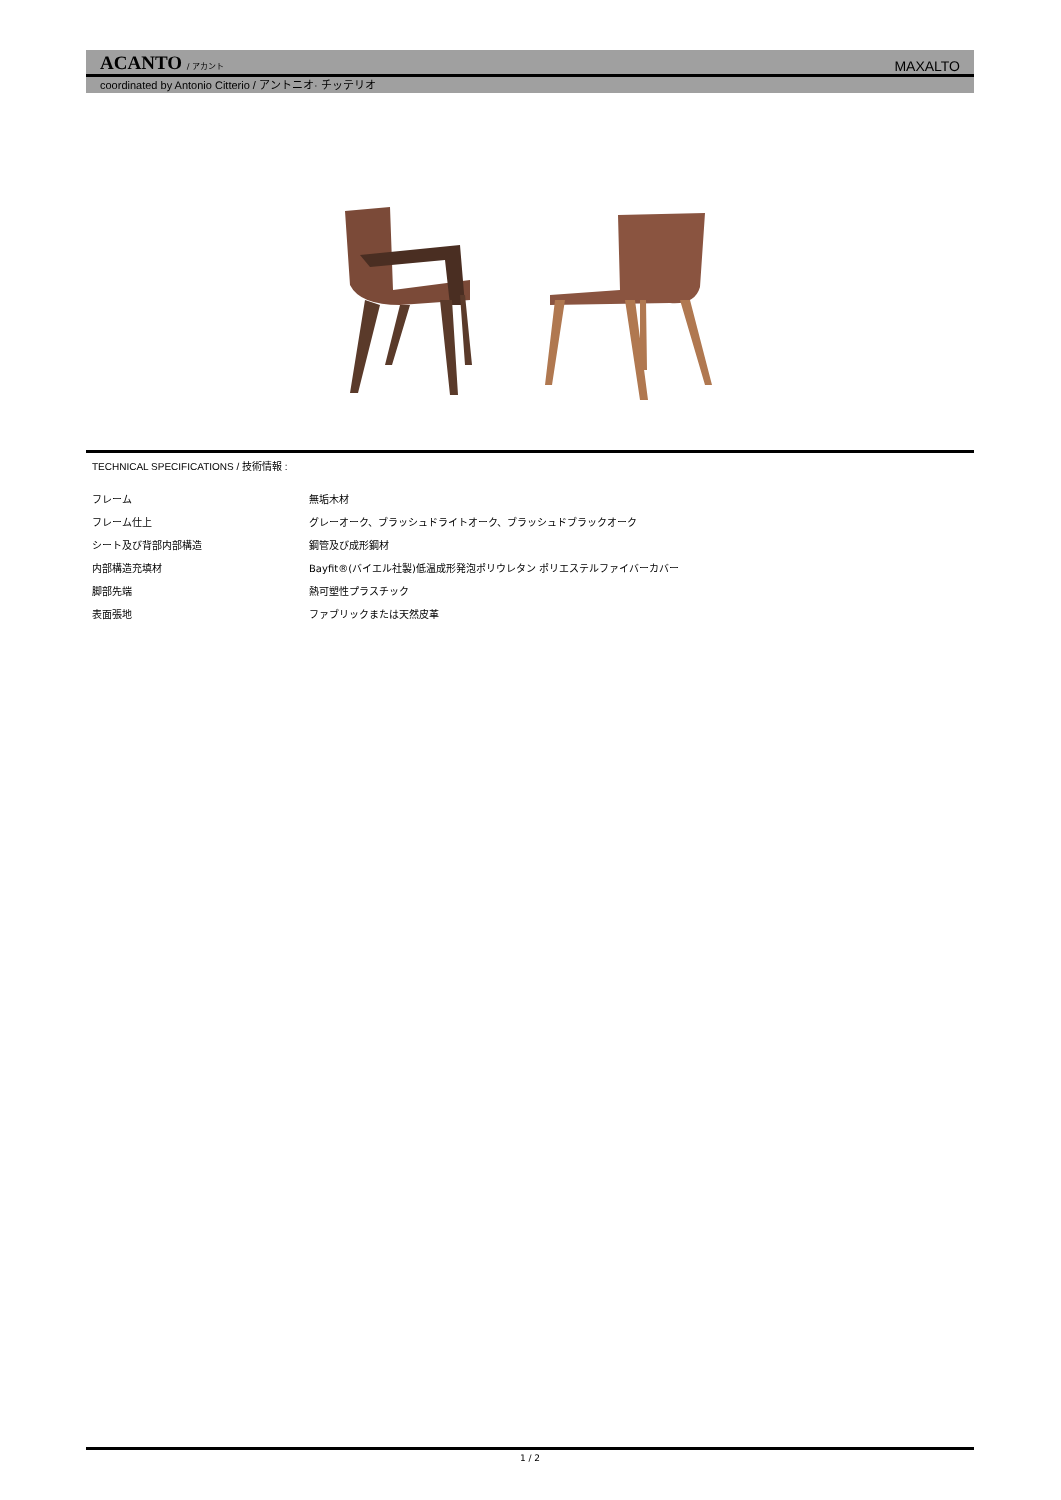ACANTO / アカント
MAXALTO
coordinated by Antonio Citterio / アントニオ· チッテリオ
TECHNICAL SPECIFICATIONS / 技術情報 :
| フレーム | 無垢木材 |
| フレーム仕上 | グレーオーク、ブラッシュドライトオーク、ブラッシュドブラックオーク |
| シート及び背部内部構造 | 鋼管及び成形鋼材 |
| 内部構造充填材 | Bayfit®(バイエル社製)低温成形発泡ポリウレタン ポリエステルファイバーカバー |
| 脚部先端 | 熱可塑性プラスチック |
| 表面張地 | ファブリックまたは天然皮革 |
1 / 2